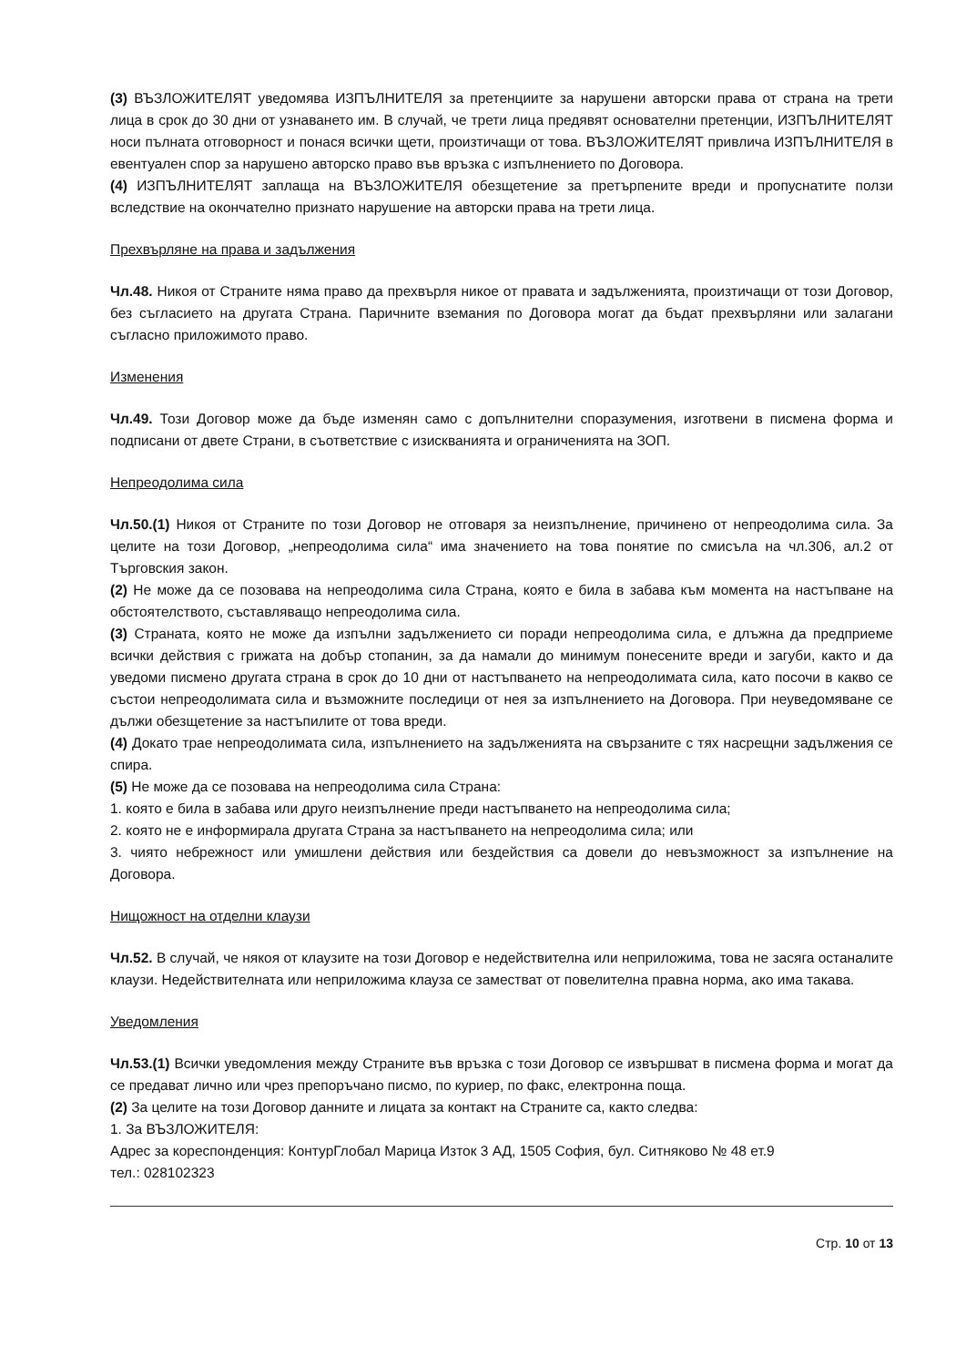(3) ВЪЗЛОЖИТЕЛЯТ уведомява ИЗПЪЛНИТЕЛЯ за претенциите за нарушени авторски права от страна на трети лица в срок до 30 дни от узнаването им. В случай, че трети лица предявят основателни претенции, ИЗПЪЛНИТЕЛЯТ носи пълната отговорност и понася всички щети, произтичащи от това. ВЪЗЛОЖИТЕЛЯТ привлича ИЗПЪЛНИТЕЛЯ в евентуален спор за нарушено авторско право във връзка с изпълнението по Договора.
(4) ИЗПЪЛНИТЕЛЯТ заплаща на ВЪЗЛОЖИТЕЛЯ обезщетение за претърпените вреди и пропуснатите ползи вследствие на окончателно признато нарушение на авторски права на трети лица.
Прехвърляне на права и задължения
Чл.48. Никоя от Страните няма право да прехвърля никое от правата и задълженията, произтичащи от този Договор, без съгласието на другата Страна. Паричните вземания по Договора могат да бъдат прехвърляни или залагани съгласно приложимото право.
Изменения
Чл.49. Този Договор може да бъде изменян само с допълнителни споразумения, изготвени в писмена форма и подписани от двете Страни, в съответствие с изискванията и ограниченията на ЗОП.
Непреодолима сила
Чл.50.(1) Никоя от Страните по този Договор не отговаря за неизпълнение, причинено от непреодолима сила. За целите на този Договор, „непреодолима сила“ има значението на това понятие по смисъла на чл.306, ал.2 от Търговския закон.
(2) Не може да се позовава на непреодолима сила Страна, която е била в забава към момента на настъпване на обстоятелството, съставляващо непреодолима сила.
(3) Страната, която не може да изпълни задължението си поради непреодолима сила, е длъжна да предприеме всички действия с грижата на добър стопанин, за да намали до минимум понесените вреди и загуби, както и да уведоми писмено другата страна в срок до 10 дни от настъпването на непреодолимата сила, като посочи в какво се състои непреодолимата сила и възможните последици от нея за изпълнението на Договора. При неуведомяване се дължи обезщетение за настъпилите от това вреди.
(4) Докато трае непреодолимата сила, изпълнението на задълженията на свързаните с тях насрещни задължения се спира.
(5) Не може да се позовава на непреодолима сила Страна:
1. която е била в забава или друго неизпълнение преди настъпването на непреодолима сила;
2. която не е информирала другата Страна за настъпването на непреодолима сила; или
3. чиято небрежност или умишлени действия или бездействия са довели до невъзможност за изпълнение на Договора.
Нищожност на отделни клаузи
Чл.52. В случай, че някоя от клаузите на този Договор е недействителна или неприложима, това не засяга останалите клаузи. Недействителната или неприложима клауза се заместват от повелителна правна норма, ако има такава.
Уведомления
Чл.53.(1) Всички уведомления между Страните във връзка с този Договор се извършват в писмена форма и могат да се предават лично или чрез препоръчано писмо, по куриер, по факс, електронна поща.
(2) За целите на този Договор данните и лицата за контакт на Страните са, както следва:
1. За ВЪЗЛОЖИТЕЛЯ:
Адрес за кореспонденция: КонтурГлобал Марица Изток 3 АД, 1505 София, бул. Ситняково № 48 ет.9
тел.: 028102323
Стр. 10 от 13